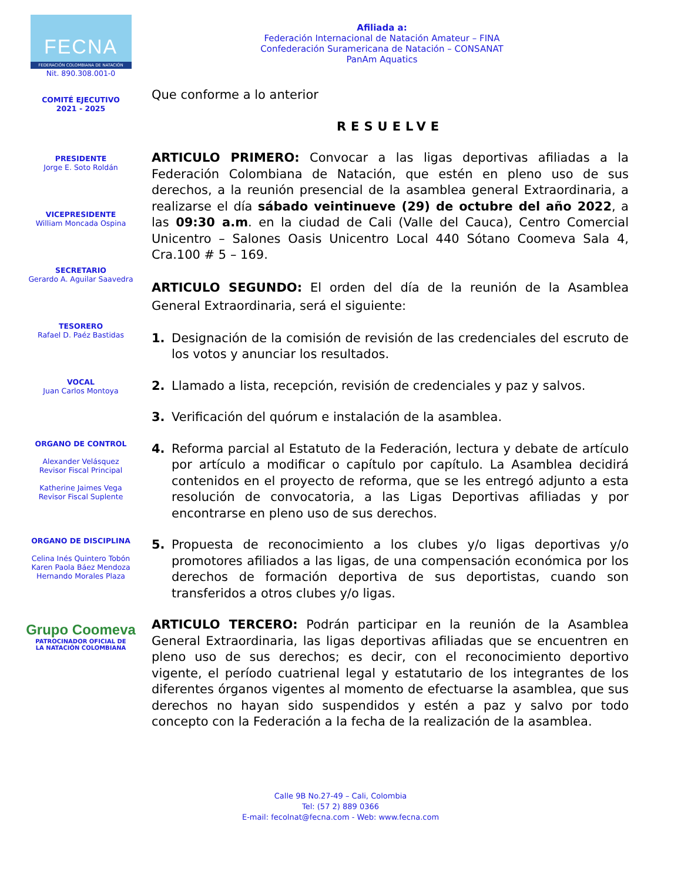Afiliada a:
Federación Internacional de Natación Amateur – FINA
Confederación Suramericana de Natación – CONSANAT
PanAm Aquatics
FECNA
FEDERACIÓN COLOMBIANA DE NATACIÓN
Nit. 890.308.001-0
COMITÉ EJECUTIVO
2021 - 2025
PRESIDENTE
Jorge E. Soto Roldán
VICEPRESIDENTE
William Moncada Ospina
SECRETARIO
Gerardo A. Aguilar Saavedra
TESORERO
Rafael D. Paéz Bastidas
VOCAL
Juan Carlos Montoya
ORGANO DE CONTROL
Alexander Velásquez
Revisor Fiscal Principal
Katherine Jaimes Vega
Revisor Fiscal Suplente
ORGANO DE DISCIPLINA
Celina Inés Quintero Tobón
Karen Paola Báez Mendoza
Hernando Morales Plaza
Grupo Coomeva
PATROCINADOR OFICIAL DE
LA NATACIÓN COLOMBIANA
Que conforme a lo anterior
RESUELVE
ARTICULO PRIMERO: Convocar a las ligas deportivas afiliadas a la Federación Colombiana de Natación, que estén en pleno uso de sus derechos, a la reunión presencial de la asamblea general Extraordinaria, a realizarse el día sábado veintinueve (29) de octubre del año 2022, a las 09:30 a.m. en la ciudad de Cali (Valle del Cauca), Centro Comercial Unicentro – Salones Oasis Unicentro Local 440 Sótano Coomeva Sala 4, Cra.100 # 5 – 169.
ARTICULO SEGUNDO: El orden del día de la reunión de la Asamblea General Extraordinaria, será el siguiente:
1. Designación de la comisión de revisión de las credenciales del escruto de los votos y anunciar los resultados.
2. Llamado a lista, recepción, revisión de credenciales y paz y salvos.
3. Verificación del quórum e instalación de la asamblea.
4. Reforma parcial al Estatuto de la Federación, lectura y debate de artículo por artículo a modificar o capítulo por capítulo. La Asamblea decidirá contenidos en el proyecto de reforma, que se les entregó adjunto a esta resolución de convocatoria, a las Ligas Deportivas afiliadas y por encontrarse en pleno uso de sus derechos.
5. Propuesta de reconocimiento a los clubes y/o ligas deportivas y/o promotores afiliados a las ligas, de una compensación económica por los derechos de formación deportiva de sus deportistas, cuando son transferidos a otros clubes y/o ligas.
ARTICULO TERCERO: Podrán participar en la reunión de la Asamblea General Extraordinaria, las ligas deportivas afiliadas que se encuentren en pleno uso de sus derechos; es decir, con el reconocimiento deportivo vigente, el período cuatrienal legal y estatutario de los integrantes de los diferentes órganos vigentes al momento de efectuarse la asamblea, que sus derechos no hayan sido suspendidos y estén a paz y salvo por todo concepto con la Federación a la fecha de la realización de la asamblea.
Calle 9B No.27-49 – Cali, Colombia
Tel: (57 2) 889 0366
E-mail: fecolnat@fecna.com - Web: www.fecna.com